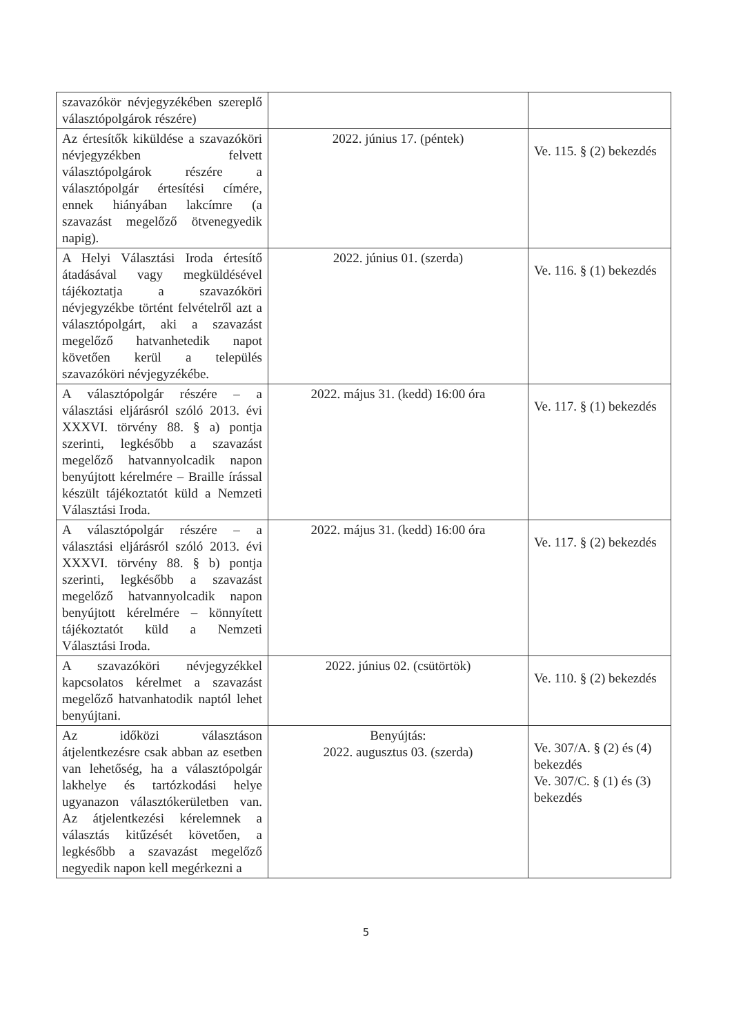| szavazókör névjegyzékében szereplő választópolgárok részére) | | |
| Az értesítők kiküldése a szavazóköri névjegyzékben felvett választópolgárok részére a választópolgár értesítési címére, ennek hiányában lakcímre (a szavazást megelőző ötvenegyedik napig). | 2022. június 17. (péntek) | Ve. 115. § (2) bekezdés |
| A Helyi Választási Iroda értesítő átadásával vagy megküldésével tájékoztatja a szavazóköri névjegyzékbe történt felvételről azt a választópolgárt, aki a szavazást megelőző hatvanhetedik napot követően kerül a település szavazóköri névjegyzékébe. | 2022. június 01. (szerda) | Ve. 116. § (1) bekezdés |
| A választópolgár részére – a választási eljárásról szóló 2013. évi XXXVI. törvény 88. § a) pontja szerinti, legkésőbb a szavazást megelőző hatvannyolcadik napon benyújtott kérelmére – Braille írással készült tájékoztatót küld a Nemzeti Választási Iroda. | 2022. május 31. (kedd) 16:00 óra | Ve. 117. § (1) bekezdés |
| A választópolgár részére – a választási eljárásról szóló 2013. évi XXXVI. törvény 88. § b) pontja szerinti, legkésőbb a szavazást megelőző hatvannyolcadik napon benyújtott kérelmére – könnyített tájékoztatót küld a Nemzeti Választási Iroda. | 2022. május 31. (kedd) 16:00 óra | Ve. 117. § (2) bekezdés |
| A szavazóköri névjegyzékkel kapcsolatos kérelmet a szavazást megelőző hatvanhatodik naptól lehet benyújtani. | 2022. június 02. (csütörtök) | Ve. 110. § (2) bekezdés |
| Az időközi választáson átjelentkezésre csak abban az esetben van lehetőség, ha a választópolgár lakhelye és tartózkodási helye ugyanazon választókerületben van. Az átjelentkezési kérelemnek a választás kitűzését követően, a legkésőbb a szavazást megelőző negyedik napon kell megérkezni a | Benyújtás: 2022. augusztus 03. (szerda) | Ve. 307/A. § (2) és (4) bekezdés Ve. 307/C. § (1) és (3) bekezdés |
5